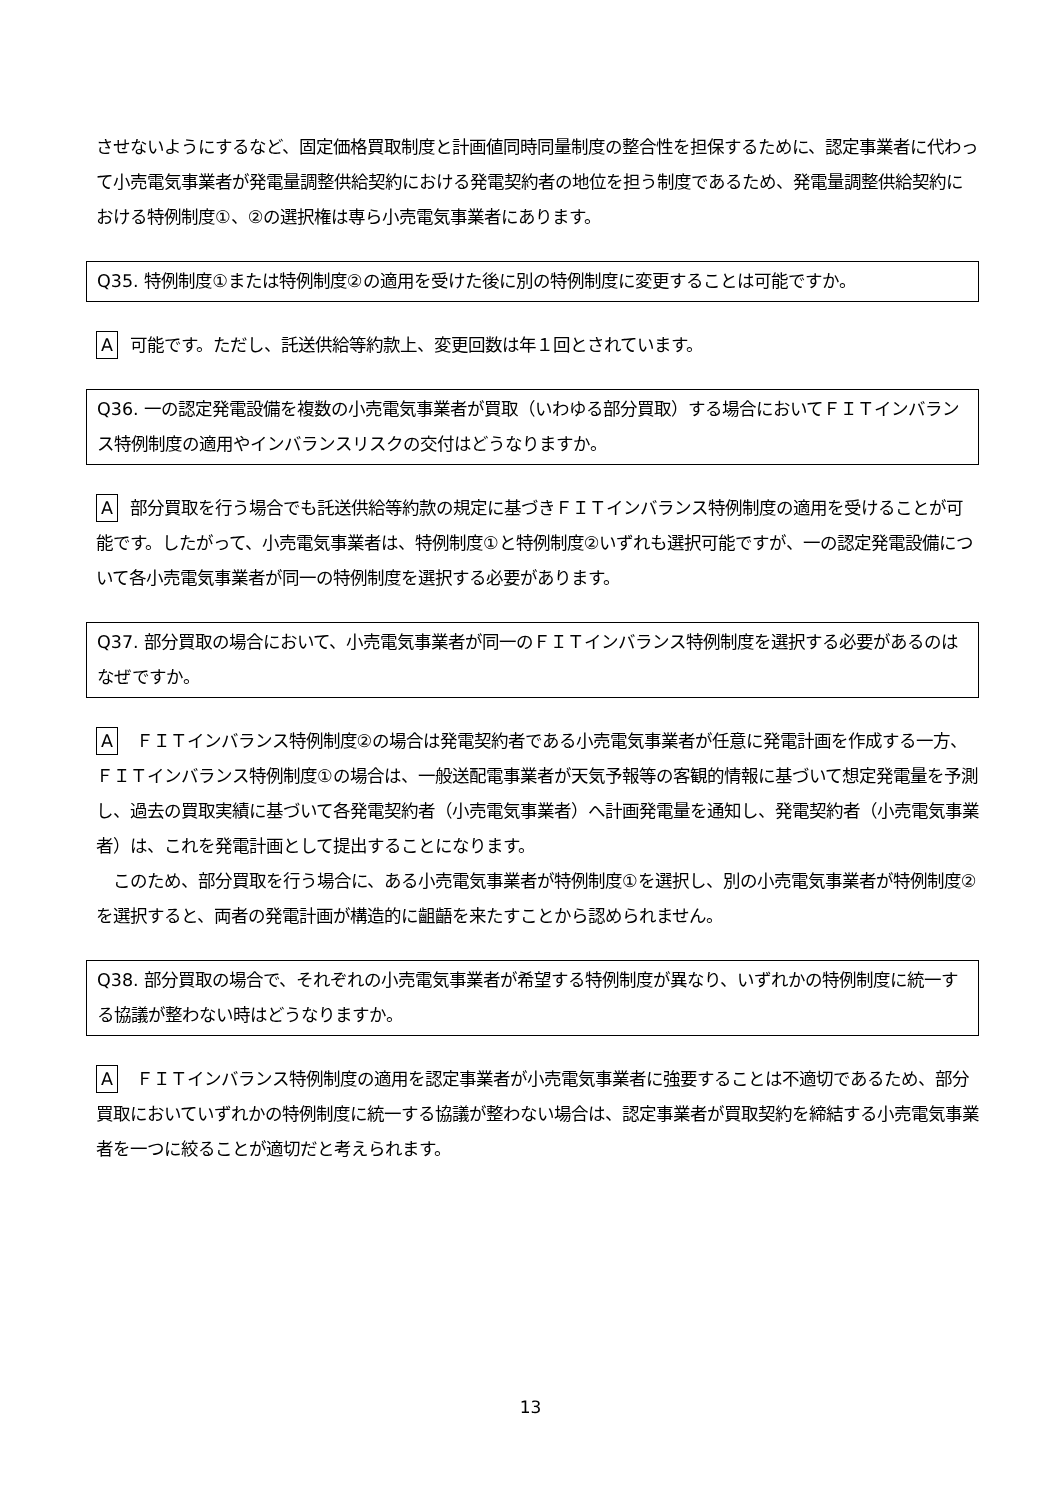させないようにするなど、固定価格買取制度と計画値同時同量制度の整合性を担保するために、認定事業者に代わって小売電気事業者が発電量調整供給契約における発電契約者の地位を担う制度であるため、発電量調整供給契約における特例制度①、②の選択権は専ら小売電気事業者にあります。
Q35. 特例制度①または特例制度②の適用を受けた後に別の特例制度に変更することは可能ですか。
A可能です。ただし、託送供給等約款上、変更回数は年１回とされています。
Q36. 一の認定発電設備を複数の小売電気事業者が買取（いわゆる部分買取）する場合においてＦＩＴインバランス特例制度の適用やインバランスリスクの交付はどうなりますか。
A部分買取を行う場合でも託送供給等約款の規定に基づきＦＩＴインバランス特例制度の適用を受けることが可能です。したがって、小売電気事業者は、特例制度①と特例制度②いずれも選択可能ですが、一の認定発電設備について各小売電気事業者が同一の特例制度を選択する必要があります。
Q37. 部分買取の場合において、小売電気事業者が同一のＦＩＴインバランス特例制度を選択する必要があるのはなぜですか。
A ＦＩＴインバランス特例制度②の場合は発電契約者である小売電気事業者が任意に発電計画を作成する一方、ＦＩＴインバランス特例制度①の場合は、一般送配電事業者が天気予報等の客観的情報に基づいて想定発電量を予測し、過去の買取実績に基づいて各発電契約者（小売電気事業者）へ計画発電量を通知し、発電契約者（小売電気事業者）は、これを発電計画として提出することになります。
　このため、部分買取を行う場合に、ある小売電気事業者が特例制度①を選択し、別の小売電気事業者が特例制度②を選択すると、両者の発電計画が構造的に齟齬を来たすことから認められません。
Q38. 部分買取の場合で、それぞれの小売電気事業者が希望する特例制度が異なり、いずれかの特例制度に統一する協議が整わない時はどうなりますか。
A ＦＩＴインバランス特例制度の適用を認定事業者が小売電気事業者に強要することは不適切であるため、部分買取においていずれかの特例制度に統一する協議が整わない場合は、認定事業者が買取契約を締結する小売電気事業者を一つに絞ることが適切だと考えられます。
13